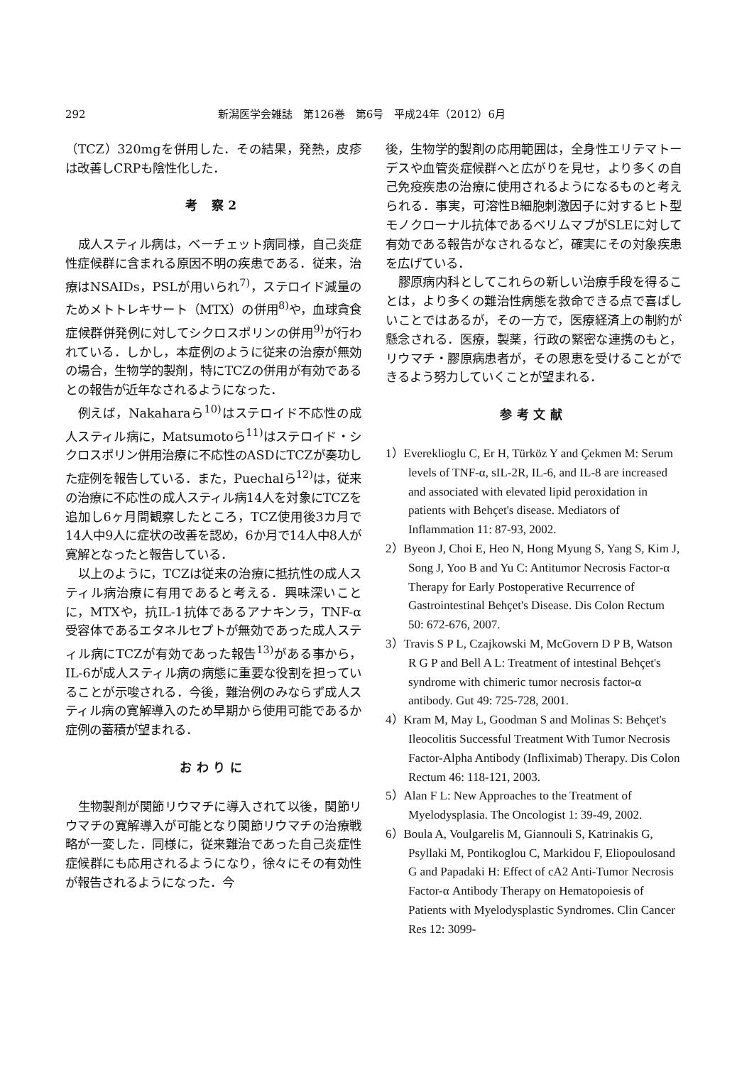292 新潟医学会雑誌　第126巻　第6号　平成24年（2012）6月
（TCZ）320mgを併用した．その結果，発熱，皮疹は改善しCRPも陰性化した．
考 察2
成人スティル病は，ベーチェット病同様，自己炎症性症候群に含まれる原因不明の疾患である．従来，治療はNSAIDs，PSLが用いられ<sup>7)</sup>，ステロイド減量のためメトトレキサート（MTX）の併用<sup>8)</sup>や，血球貪食症候群併発例に対してシクロスポリンの併用<sup>9)</sup>が行われている．しかし，本症例のように従来の治療が無効の場合，生物学的製剤，特にTCZの併用が有効であるとの報告が近年なされるようになった．
例えば，Nakaharaら<sup>10)</sup>はステロイド不応性の成人スティル病に，Matsumotoら<sup>11)</sup>はステロイド・シクロスポリン併用治療に不応性のASDにTCZが奏功した症例を報告している．また，Puechalら<sup>12)</sup>は，従来の治療に不応性の成人スティル病14人を対象にTCZを追加し6ヶ月間観察したところ，TCZ使用後3カ月で14人中9人に症状の改善を認め，6か月で14人中8人が寛解となったと報告している．
以上のように，TCZは従来の治療に抵抗性の成人スティル病治療に有用であると考える．興味深いことに，MTXや，抗IL-1抗体であるアナキンラ，TNF-α受容体であるエタネルセプトが無効であった成人スティル病にTCZが有効であった報告<sup>13)</sup>がある事から，IL-6が成人スティル病の病態に重要な役割を担っていることが示唆される．今後，難治例のみならず成人スティル病の寛解導入のため早期から使用可能であるか症例の蓄積が望まれる．
おわりに
生物製剤が関節リウマチに導入されて以後，関節リウマチの寛解導入が可能となり関節リウマチの治療戦略が一変した．同様に，従来難治であった自己炎症性症候群にも応用されるようになり，徐々にその有効性が報告されるようになった．今
後，生物学的製剤の応用範囲は，全身性エリテマトーデスや血管炎症候群へと広がりを見せ，より多くの自己免疫疾患の治療に使用されるようになるものと考えられる．事実，可溶性B細胞刺激因子に対するヒト型モノクローナル抗体であるベリムマブがSLEに対して有効である報告がなされるなど，確実にその対象疾患を広げている．
膠原病内科としてこれらの新しい治療手段を得ることは，より多くの難治性病態を救命できる点で喜ばしいことではあるが，その一方で，医療経済上の制約が懸念される．医療，製薬，行政の緊密な連携のもと，リウマチ・膠原病患者が，その恩恵を受けることができるよう努力していくことが望まれる．
参考文献
1）Evereklioglu C, Er H, Türköz Y and Çekmen M: Serum levels of TNF-α, sIL-2R, IL-6, and IL-8 are increased and associated with elevated lipid peroxidation in patients with Behçet's disease. Mediators of Inflammation 11: 87-93, 2002.
2）Byeon J, Choi E, Heo N, Hong Myung S, Yang S, Kim J, Song J, Yoo B and Yu C: Antitumor Necrosis Factor-α Therapy for Early Postoperative Recurrence of Gastrointestinal Behçet's Disease. Dis Colon Rectum 50: 672-676, 2007.
3）Travis S P L, Czajkowski M, McGovern D P B, Watson R G P and Bell A L: Treatment of intestinal Behçet's syndrome with chimeric tumor necrosis factor-α antibody. Gut 49: 725-728, 2001.
4）Kram M, May L, Goodman S and Molinas S: Behçet's Ileocolitis Successful Treatment With Tumor Necrosis Factor-Alpha Antibody (Infliximab) Therapy. Dis Colon Rectum 46: 118-121, 2003.
5）Alan F L: New Approaches to the Treatment of Myelodysplasia. The Oncologist 1: 39-49, 2002.
6）Boula A, Voulgarelis M, Giannouli S, Katrinakis G, Psyllaki M, Pontikoglou C, Markidou F, Eliopoulosand G and Papadaki H: Effect of cA2 Anti-Tumor Necrosis Factor-α Antibody Therapy on Hematopoiesis of Patients with Myelodysplastic Syndromes. Clin Cancer Res 12: 3099-